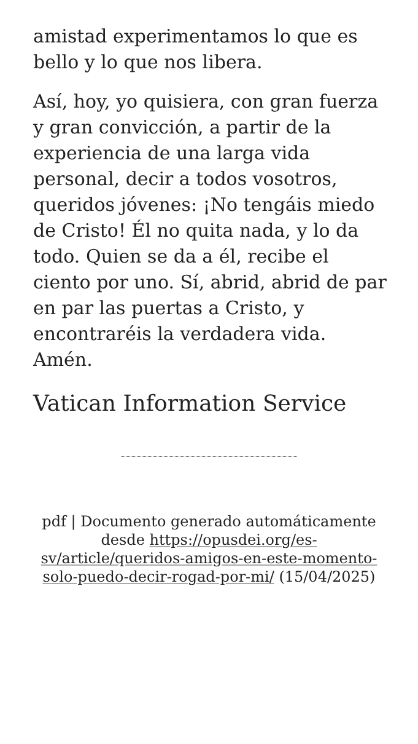amistad experimentamos lo que es bello y lo que nos libera.
Así, hoy, yo quisiera, con gran fuerza y gran convicción, a partir de la experiencia de una larga vida personal, decir a todos vosotros, queridos jóvenes: ¡No tengáis miedo de Cristo! Él no quita nada, y lo da todo. Quien se da a él, recibe el ciento por uno. Sí, abrid, abrid de par en par las puertas a Cristo, y encontraréis la verdadera vida. Amén.
Vatican Information Service
pdf | Documento generado automáticamente desde https://opusdei.org/es-sv/article/queridos-amigos-en-este-momento-solo-puedo-decir-rogad-por-mi/ (15/04/2025)